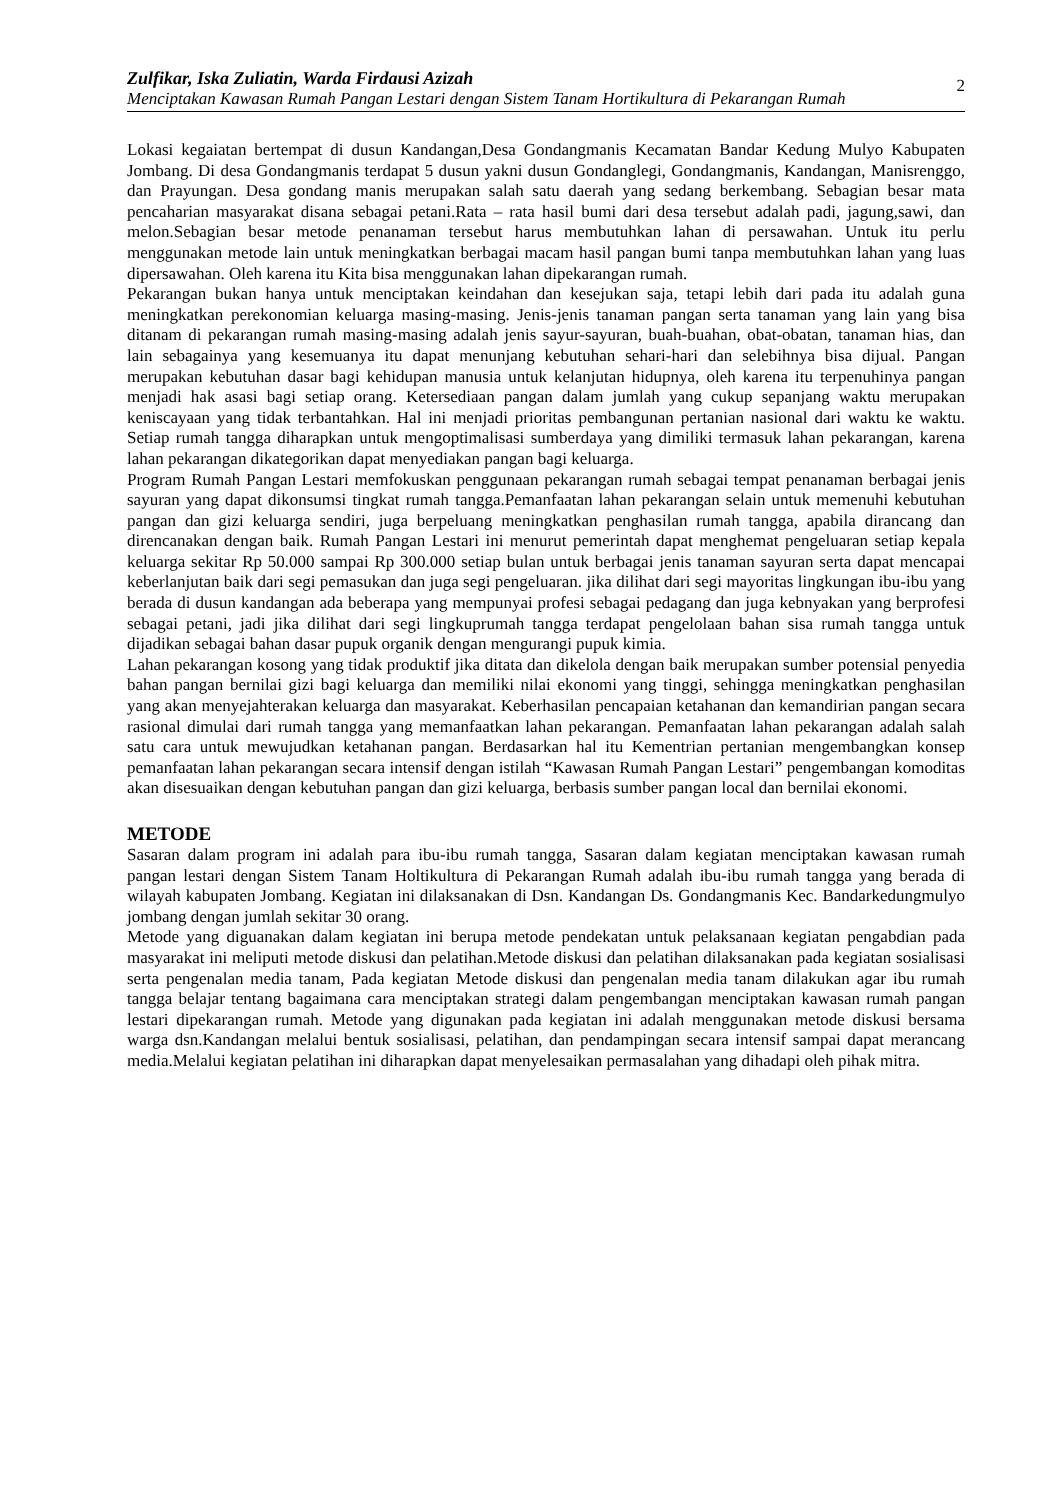Zulfikar, Iska Zuliatin, Warda Firdausi Azizah
Menciptakan Kawasan Rumah Pangan Lestari dengan Sistem Tanam Hortikultura di Pekarangan Rumah
2
Lokasi kegaiatan bertempat di dusun Kandangan,Desa Gondangmanis Kecamatan Bandar Kedung Mulyo Kabupaten Jombang. Di desa Gondangmanis terdapat 5 dusun yakni dusun Gondanglegi, Gondangmanis, Kandangan, Manisrenggo, dan Prayungan. Desa gondang manis merupakan salah satu daerah yang sedang berkembang. Sebagian besar mata pencaharian masyarakat disana sebagai petani.Rata – rata hasil bumi dari desa tersebut adalah padi, jagung,sawi, dan melon.Sebagian besar metode penanaman tersebut harus membutuhkan lahan di persawahan. Untuk itu perlu menggunakan metode lain untuk meningkatkan berbagai macam hasil pangan bumi tanpa membutuhkan lahan yang luas dipersawahan. Oleh karena itu Kita bisa menggunakan lahan dipekarangan rumah.
Pekarangan bukan hanya untuk menciptakan keindahan dan kesejukan saja, tetapi lebih dari pada itu adalah guna meningkatkan perekonomian keluarga masing-masing. Jenis-jenis tanaman pangan serta tanaman yang lain yang bisa ditanam di pekarangan rumah masing-masing adalah jenis sayur-sayuran, buah-buahan, obat-obatan, tanaman hias, dan lain sebagainya yang kesemuanya itu dapat menunjang kebutuhan sehari-hari dan selebihnya bisa dijual. Pangan merupakan kebutuhan dasar bagi kehidupan manusia untuk kelanjutan hidupnya, oleh karena itu terpenuhinya pangan menjadi hak asasi bagi setiap orang. Ketersediaan pangan dalam jumlah yang cukup sepanjang waktu merupakan keniscayaan yang tidak terbantahkan. Hal ini menjadi prioritas pembangunan pertanian nasional dari waktu ke waktu. Setiap rumah tangga diharapkan untuk mengoptimalisasi sumberdaya yang dimiliki termasuk lahan pekarangan, karena lahan pekarangan dikategorikan dapat menyediakan pangan bagi keluarga.
Program Rumah Pangan Lestari memfokuskan penggunaan pekarangan rumah sebagai tempat penanaman berbagai jenis sayuran yang dapat dikonsumsi tingkat rumah tangga.Pemanfaatan lahan pekarangan selain untuk memenuhi kebutuhan pangan dan gizi keluarga sendiri, juga berpeluang meningkatkan penghasilan rumah tangga, apabila dirancang dan direncanakan dengan baik. Rumah Pangan Lestari ini menurut pemerintah dapat menghemat pengeluaran setiap kepala keluarga sekitar Rp 50.000 sampai Rp 300.000 setiap bulan untuk berbagai jenis tanaman sayuran serta dapat mencapai keberlanjutan baik dari segi pemasukan dan juga segi pengeluaran. jika dilihat dari segi mayoritas lingkungan ibu-ibu yang berada di dusun kandangan ada beberapa yang mempunyai profesi sebagai pedagang dan juga kebnyakan yang berprofesi sebagai petani, jadi jika dilihat dari segi lingkuprumah tangga terdapat pengelolaan bahan sisa rumah tangga untuk dijadikan sebagai bahan dasar pupuk organik dengan mengurangi pupuk kimia.
Lahan pekarangan kosong yang tidak produktif jika ditata dan dikelola dengan baik merupakan sumber potensial penyedia bahan pangan bernilai gizi bagi keluarga dan memiliki nilai ekonomi yang tinggi, sehingga meningkatkan penghasilan yang akan menyejahterakan keluarga dan masyarakat. Keberhasilan pencapaian ketahanan dan kemandirian pangan secara rasional dimulai dari rumah tangga yang memanfaatkan lahan pekarangan. Pemanfaatan lahan pekarangan adalah salah satu cara untuk mewujudkan ketahanan pangan. Berdasarkan hal itu Kementrian pertanian mengembangkan konsep pemanfaatan lahan pekarangan secara intensif dengan istilah “Kawasan Rumah Pangan Lestari” pengembangan komoditas akan disesuaikan dengan kebutuhan pangan dan gizi keluarga, berbasis sumber pangan local dan bernilai ekonomi.
METODE
Sasaran dalam program ini adalah para ibu-ibu rumah tangga, Sasaran dalam kegiatan menciptakan kawasan rumah pangan lestari dengan Sistem Tanam Holtikultura di Pekarangan Rumah adalah ibu-ibu rumah tangga yang berada di wilayah kabupaten Jombang. Kegiatan ini dilaksanakan di Dsn. Kandangan Ds. Gondangmanis Kec. Bandarkedungmulyo jombang dengan jumlah sekitar 30 orang.
Metode yang diguanakan dalam kegiatan ini berupa metode pendekatan untuk pelaksanaan kegiatan pengabdian pada masyarakat ini meliputi metode diskusi dan pelatihan.Metode diskusi dan pelatihan dilaksanakan pada kegiatan sosialisasi serta pengenalan media tanam, Pada kegiatan Metode diskusi dan pengenalan media tanam dilakukan agar ibu rumah tangga belajar tentang bagaimana cara menciptakan strategi dalam pengembangan menciptakan kawasan rumah pangan lestari dipekarangan rumah. Metode yang digunakan pada kegiatan ini adalah menggunakan metode diskusi bersama warga dsn.Kandangan melalui bentuk sosialisasi, pelatihan, dan pendampingan secara intensif sampai dapat merancang media.Melalui kegiatan pelatihan ini diharapkan dapat menyelesaikan permasalahan yang dihadapi oleh pihak mitra.